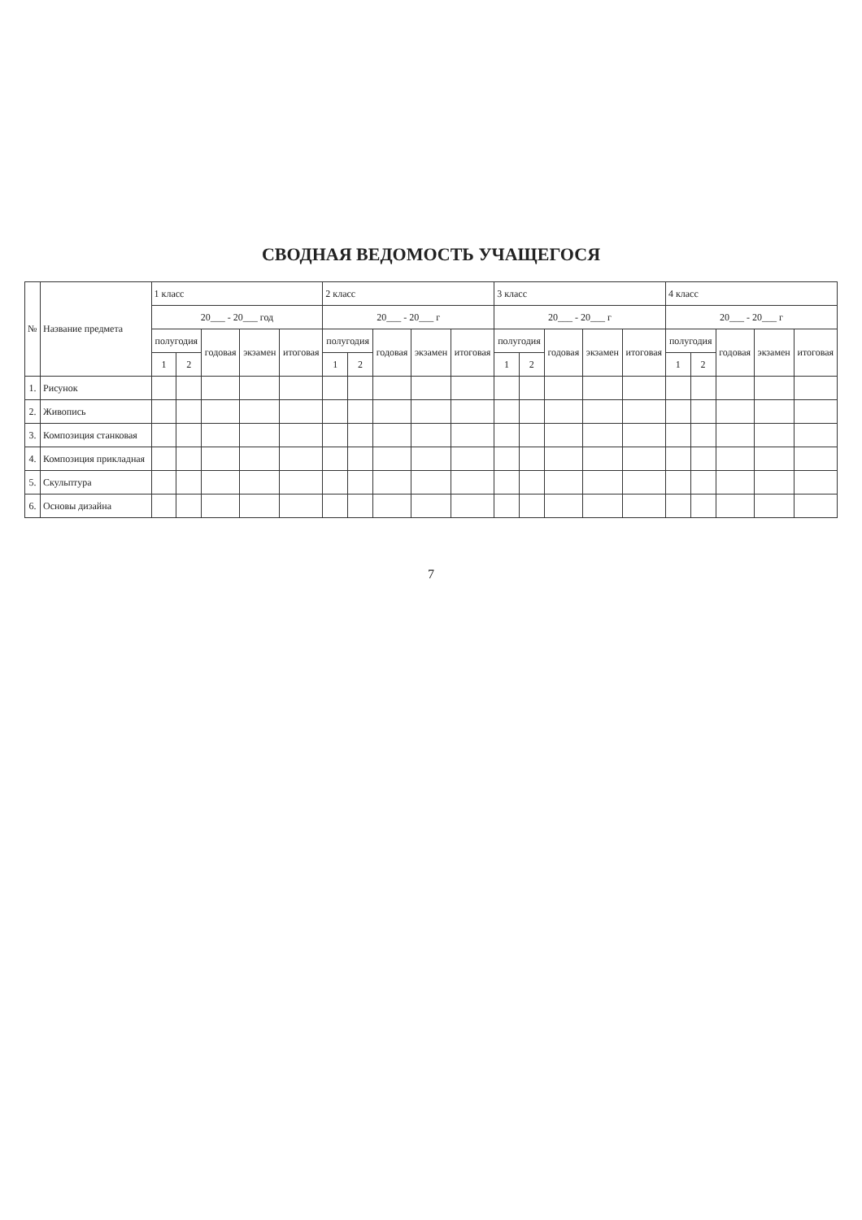СВОДНАЯ ВЕДОМОСТЬ УЧАЩЕГОСЯ
| № | Название предмета | 1 класс | | | | | 2 класс | | | | | 3 класс | | | | | 4 класс | | | | |
| --- | --- | --- | --- | --- | --- | --- | --- | --- | --- | --- | --- | --- | --- | --- | --- | --- | --- | --- | --- | --- | --- |
| | | 20___ - 20___ год | | | | | 20___ - 20___ г | | | | | 20___ - 20___ г | | | | | 20___ - 20___ г | | | | |
| | | полугодия | | годовая | экзамен | итоговая | полугодия | | годовая | экзамен | итоговая | полугодия | | годовая | экзамен | итоговая | полугодия | | годовая | экзамен | итоговая |
| | | 1 | 2 | | | | 1 | 2 | | | | 1 | 2 | | | | 1 | 2 | | | |
| 1. | Рисунок | | | | | | | | | | | | | | | | | | | | |
| 2. | Живопись | | | | | | | | | | | | | | | | | | | | |
| 3. | Композиция станковая | | | | | | | | | | | | | | | | | | | | |
| 4. | Композиция прикладная | | | | | | | | | | | | | | | | | | | | |
| 5. | Скульптура | | | | | | | | | | | | | | | | | | | | |
| 6. | Основы дизайна | | | | | | | | | | | | | | | | | | | | |
7